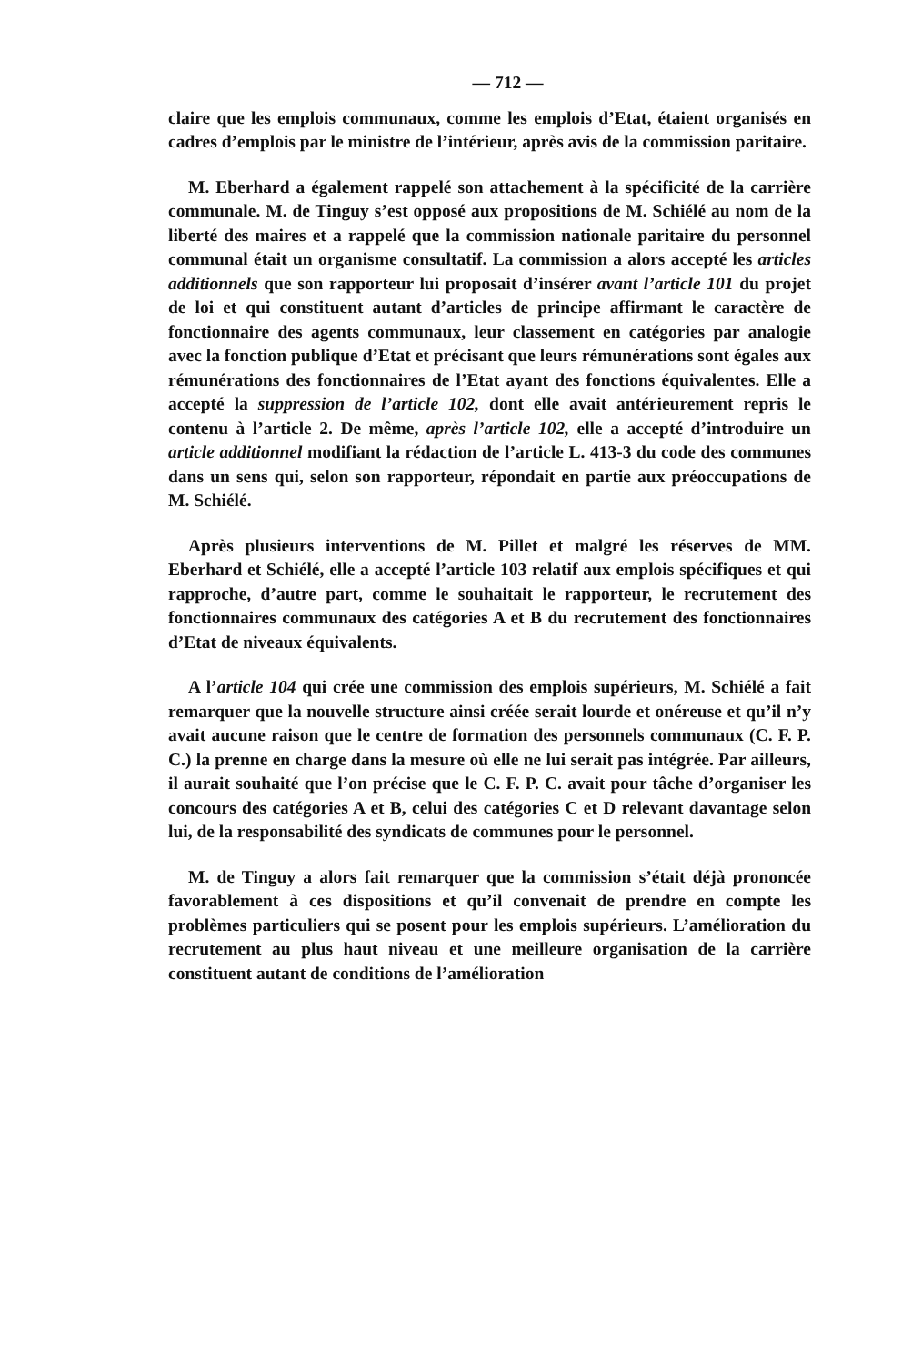— 712 —
claire que les emplois communaux, comme les emplois d’Etat, étaient organisés en cadres d’emplois par le ministre de l’intérieur, après avis de la commission paritaire.
M. Eberhard a également rappelé son attachement à la spécificité de la carrière communale. M. de Tinguy s’est opposé aux propositions de M. Schiélé au nom de la liberté des maires et a rappelé que la commission nationale paritaire du personnel communal était un organisme consultatif. La commission a alors accepté les articles additionnels que son rapporteur lui proposait d’insérer avant l’article 101 du projet de loi et qui constituent autant d’articles de principe affirmant le caractère de fonctionnaire des agents communaux, leur classement en catégories par analogie avec la fonction publique d’Etat et précisant que leurs rémunérations sont égales aux rémunérations des fonctionnaires de l’Etat ayant des fonctions équivalentes. Elle a accepté la suppression de l’article 102, dont elle avait antérieurement repris le contenu à l’article 2. De même, après l’article 102, elle a accepté d’introduire un article additionnel modifiant la rédaction de l’article L. 413-3 du code des communes dans un sens qui, selon son rapporteur, répondait en partie aux préoccupations de M. Schiélé.
Après plusieurs interventions de M. Pillet et malgré les réserves de MM. Eberhard et Schiélé, elle a accepté l’article 103 relatif aux emplois spécifiques et qui rapproche, d’autre part, comme le souhaitait le rapporteur, le recrutement des fonctionnaires communaux des catégories A et B du recrutement des fonctionnaires d’Etat de niveaux équivalents.
A l’article 104 qui crée une commission des emplois supérieurs, M. Schiélé a fait remarquer que la nouvelle structure ainsi créée serait lourde et onéreuse et qu’il n’y avait aucune raison que le centre de formation des personnels communaux (C. F. P. C.) la prenne en charge dans la mesure où elle ne lui serait pas intégrée. Par ailleurs, il aurait souhaité que l’on précise que le C. F. P. C. avait pour tâche d’organiser les concours des catégories A et B, celui des catégories C et D relevant davantage selon lui, de la responsabilité des syndicats de communes pour le personnel.
M. de Tinguy a alors fait remarquer que la commission s’était déjà prononcée favorablement à ces dispositions et qu’il convenait de prendre en compte les problèmes particuliers qui se posent pour les emplois supérieurs. L’amélioration du recrutement au plus haut niveau et une meilleure organisation de la carrière constituent autant de conditions de l’amélioration